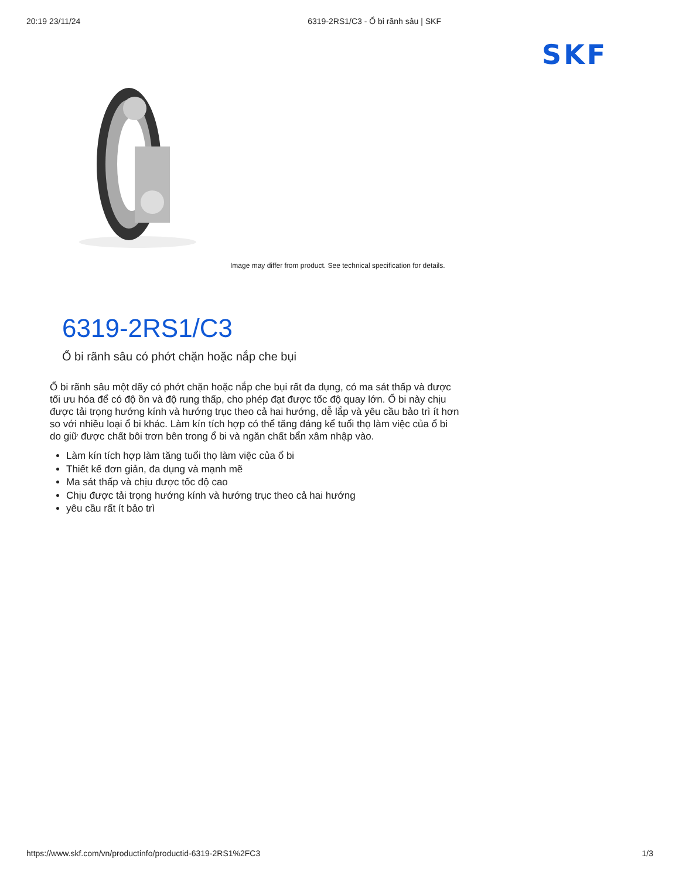20:19 23/11/24 6319-2RS1/C3 - Ổ bi rãnh sâu | SKF
SKF
Image may differ from product. See technical specification for details.
6319-2RS1/C3
Ổ bi rãnh sâu có phớt chặn hoặc nắp che bụi
Ổ bi rãnh sâu một dãy có phớt chặn hoặc nắp che bụi rất đa dụng, có ma sát thấp và được tối ưu hóa để có độ ồn và độ rung thấp, cho phép đạt được tốc độ quay lớn. Ổ bi này chịu được tải trọng hướng kính và hướng trục theo cả hai hướng, dễ lắp và yêu cầu bảo trì ít hơn so với nhiều loại ổ bi khác. Làm kín tích hợp có thể tăng đáng kể tuổi thọ làm việc của ổ bi do giữ được chất bôi trơn bên trong ổ bi và ngăn chất bẩn xâm nhập vào.
Làm kín tích hợp làm tăng tuổi thọ làm việc của ổ bi
Thiết kế đơn giản, đa dụng và mạnh mẽ
Ma sát thấp và chịu được tốc độ cao
Chịu được tải trọng hướng kính và hướng trục theo cả hai hướng
yêu cầu rất ít bảo trì
https://www.skf.com/vn/productinfo/productid-6319-2RS1%2FC3 1/3